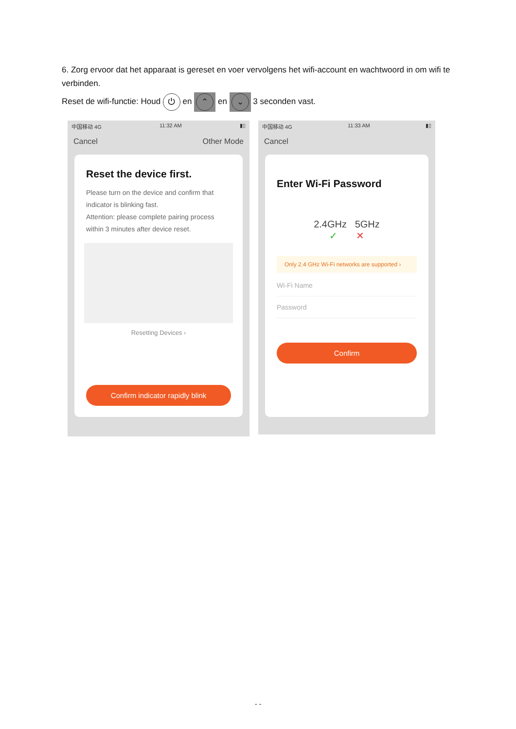6. Zorg ervoor dat het apparaat is gereset en voer vervolgens het wifi-account en wachtwoord in om wifi te verbinden.
Reset de wifi-functie: Houd ⏻ en ⌃ en ⌄ 3 seconden vast.
中国移动 4G 11:32 AM ▮▯
Cancel Other Mode
Reset the device first.
Please turn on the device and confirm that indicator is blinking fast.
Attention: please complete pairing process within 3 minutes after device reset.
Resetting Devices ›
Confirm indicator rapidly blink
中国移动 4G 11:33 AM ▮▯
Cancel
Enter Wi-Fi Password
2.4GHz 5GHz
✓ ✕
Only 2.4 GHz Wi-Fi networks are supported ›
Wi-Fi Name
Password
Confirm
- -